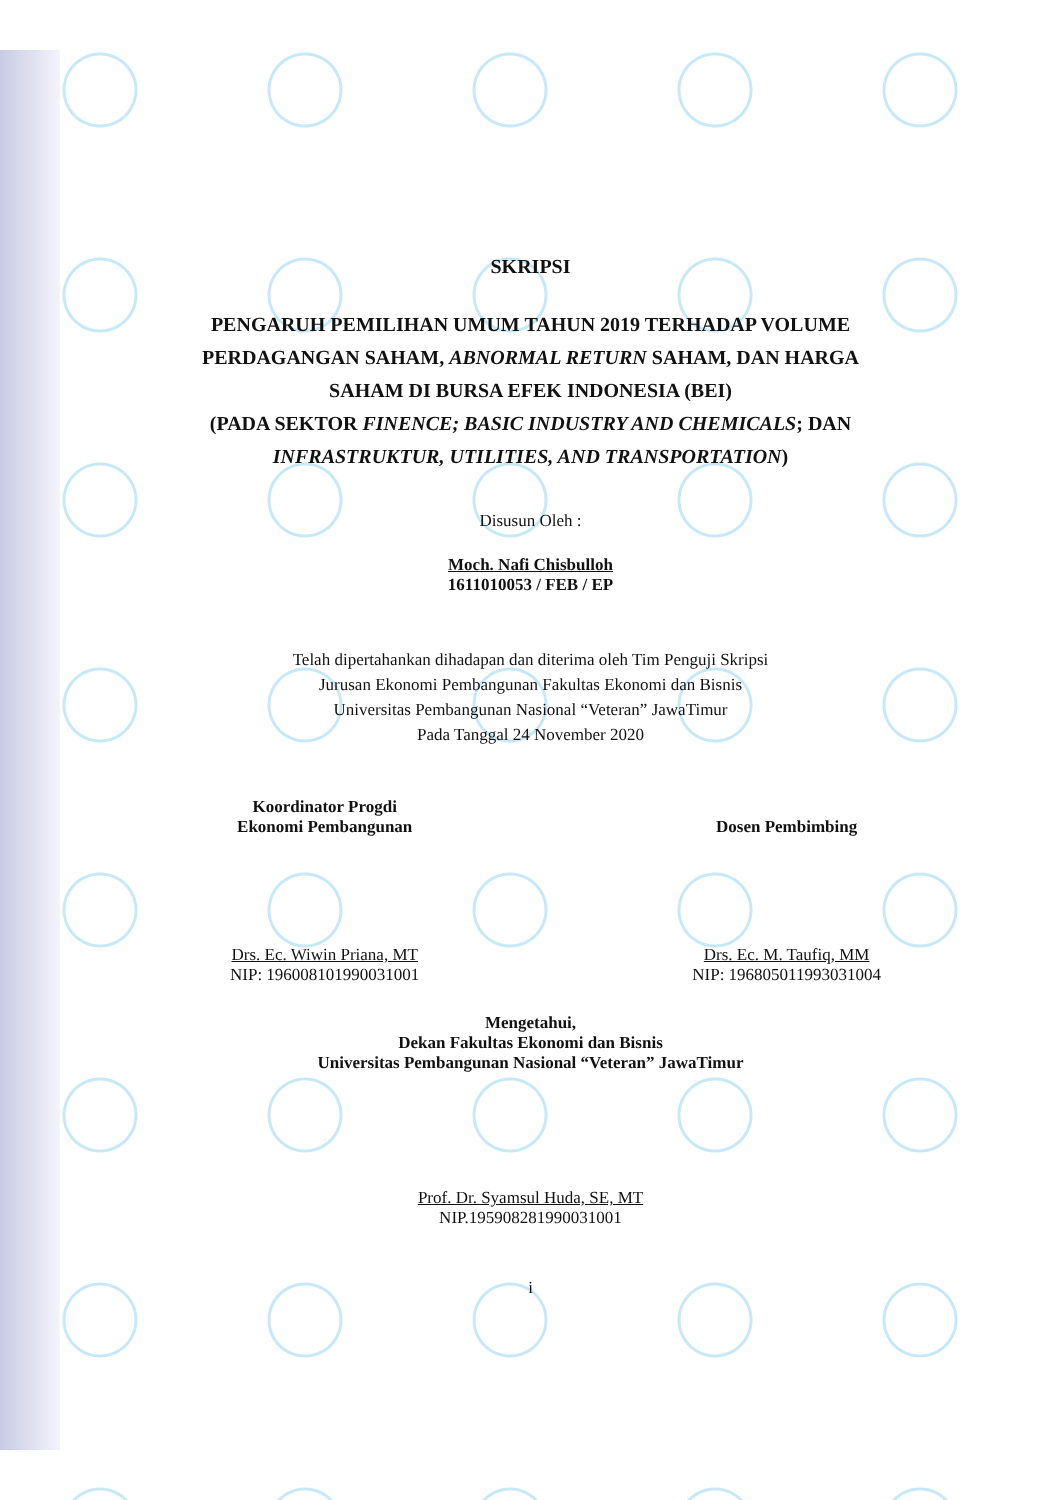SKRIPSI
PENGARUH PEMILIHAN UMUM TAHUN 2019 TERHADAP VOLUME
PERDAGANGAN SAHAM, ABNORMAL RETURN SAHAM, DAN HARGA
SAHAM DI BURSA EFEK INDONESIA (BEI)
(PADA SEKTOR FINENCE; BASIC INDUSTRY AND CHEMICALS; DAN
INFRASTRUKTUR, UTILITIES, AND TRANSPORTATION)
Disusun Oleh :
Moch. Nafi Chisbulloh
1611010053 / FEB / EP
Telah dipertahankan dihadapan dan diterima oleh Tim Penguji Skripsi
Jurusan Ekonomi Pembangunan Fakultas Ekonomi dan Bisnis
Universitas Pembangunan Nasional “Veteran” JawaTimur
Pada Tanggal 24 November 2020
Koordinator Progdi
Ekonomi Pembangunan
Drs. Ec. Wiwin Priana, MT
NIP: 196008101990031001
Dosen Pembimbing
Drs. Ec. M. Taufiq, MM
NIP: 196805011993031004
Mengetahui,
Dekan Fakultas Ekonomi dan Bisnis
Universitas Pembangunan Nasional “Veteran” JawaTimur
Prof. Dr. Syamsul Huda, SE, MT
NIP.195908281990031001
i